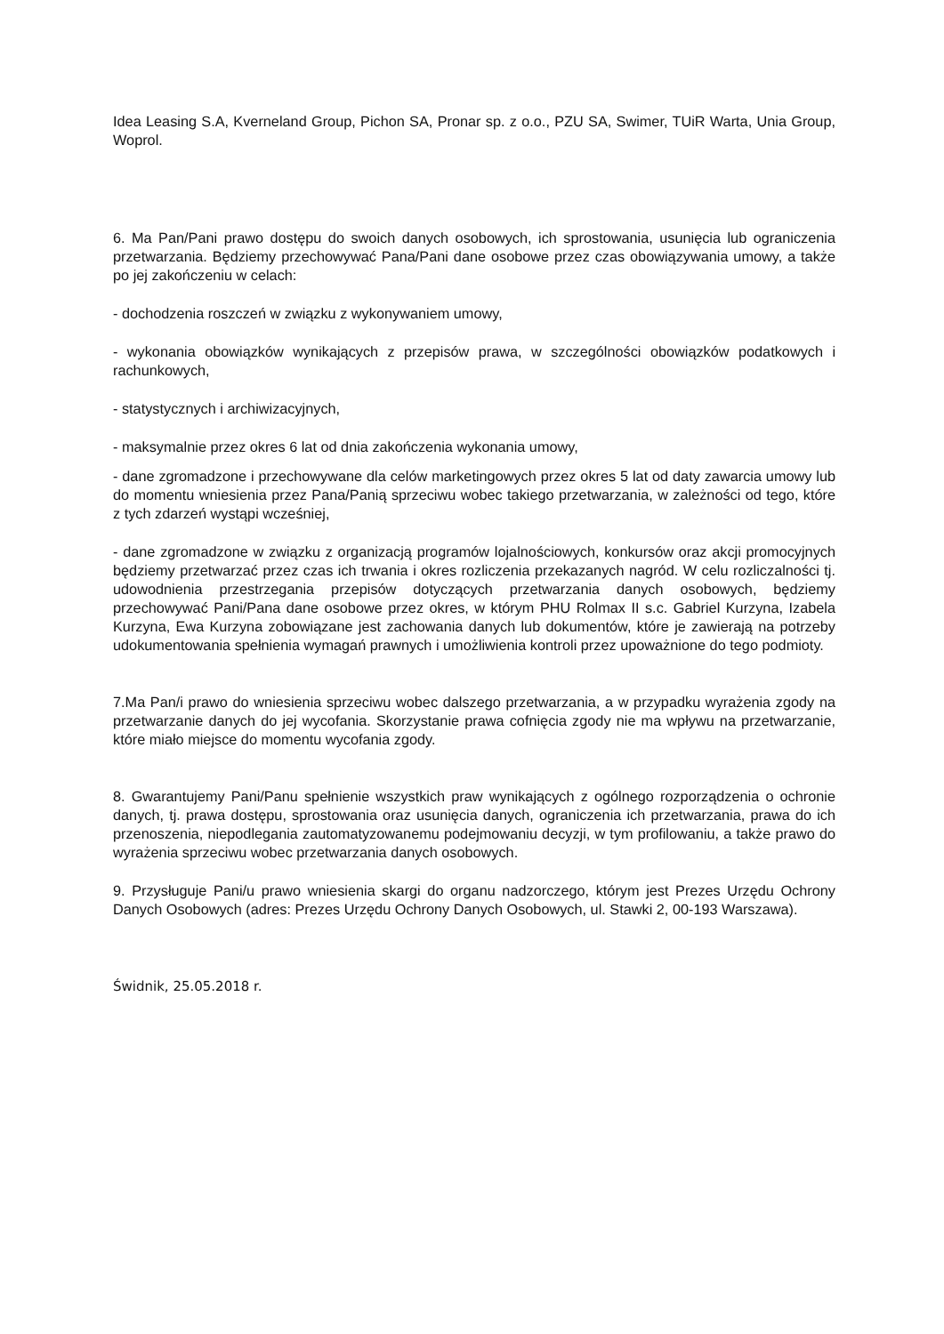Idea Leasing S.A, Kverneland Group, Pichon SA, Pronar sp. z o.o., PZU SA, Swimer, TUiR Warta, Unia Group, Woprol.
6. Ma Pan/Pani prawo dostępu do swoich danych osobowych, ich sprostowania, usunięcia lub ograniczenia przetwarzania. Będziemy przechowywać Pana/Pani dane osobowe przez czas obowiązywania umowy, a także po jej zakończeniu w celach:
- dochodzenia roszczeń w związku z wykonywaniem umowy,
- wykonania obowiązków wynikających z przepisów prawa, w szczególności obowiązków podatkowych i rachunkowych,
- statystycznych i archiwizacyjnych,
- maksymalnie przez okres 6 lat od dnia zakończenia wykonania umowy,
- dane zgromadzone i przechowywane dla celów marketingowych przez okres 5 lat od daty zawarcia umowy lub do momentu wniesienia przez Pana/Panią sprzeciwu wobec takiego przetwarzania, w zależności od tego, które z tych zdarzeń wystąpi wcześniej,
- dane zgromadzone w związku z organizacją programów lojalnościowych, konkursów oraz akcji promocyjnych będziemy przetwarzać przez czas ich trwania i okres rozliczenia przekazanych nagród. W celu rozliczalności tj. udowodnienia przestrzegania przepisów dotyczących przetwarzania danych osobowych, będziemy przechowywać Pani/Pana dane osobowe przez okres, w którym PHU Rolmax II s.c. Gabriel Kurzyna, Izabela Kurzyna, Ewa Kurzyna zobowiązane jest zachowania danych lub dokumentów, które je zawierają na potrzeby udokumentowania spełnienia wymagań prawnych i umożliwienia kontroli przez upoważnione do tego podmioty.
7.Ma Pan/i prawo do wniesienia sprzeciwu wobec dalszego przetwarzania, a w przypadku wyrażenia zgody na przetwarzanie danych do jej wycofania. Skorzystanie prawa cofnięcia zgody nie ma wpływu na przetwarzanie, które miało miejsce do momentu wycofania zgody.
8. Gwarantujemy Pani/Panu spełnienie wszystkich praw wynikających z ogólnego rozporządzenia o ochronie danych, tj. prawa dostępu, sprostowania oraz usunięcia danych, ograniczenia ich przetwarzania, prawa do ich przenoszenia, niepodlegania zautomatyzowanemu podejmowaniu decyzji, w tym profilowaniu, a także prawo do wyrażenia sprzeciwu wobec przetwarzania danych osobowych.
9. Przysługuje Pani/u prawo wniesienia skargi do organu nadzorczego, którym jest Prezes Urzędu Ochrony Danych Osobowych (adres: Prezes Urzędu Ochrony Danych Osobowych, ul. Stawki 2, 00-193 Warszawa).
Świdnik, 25.05.2018 r.